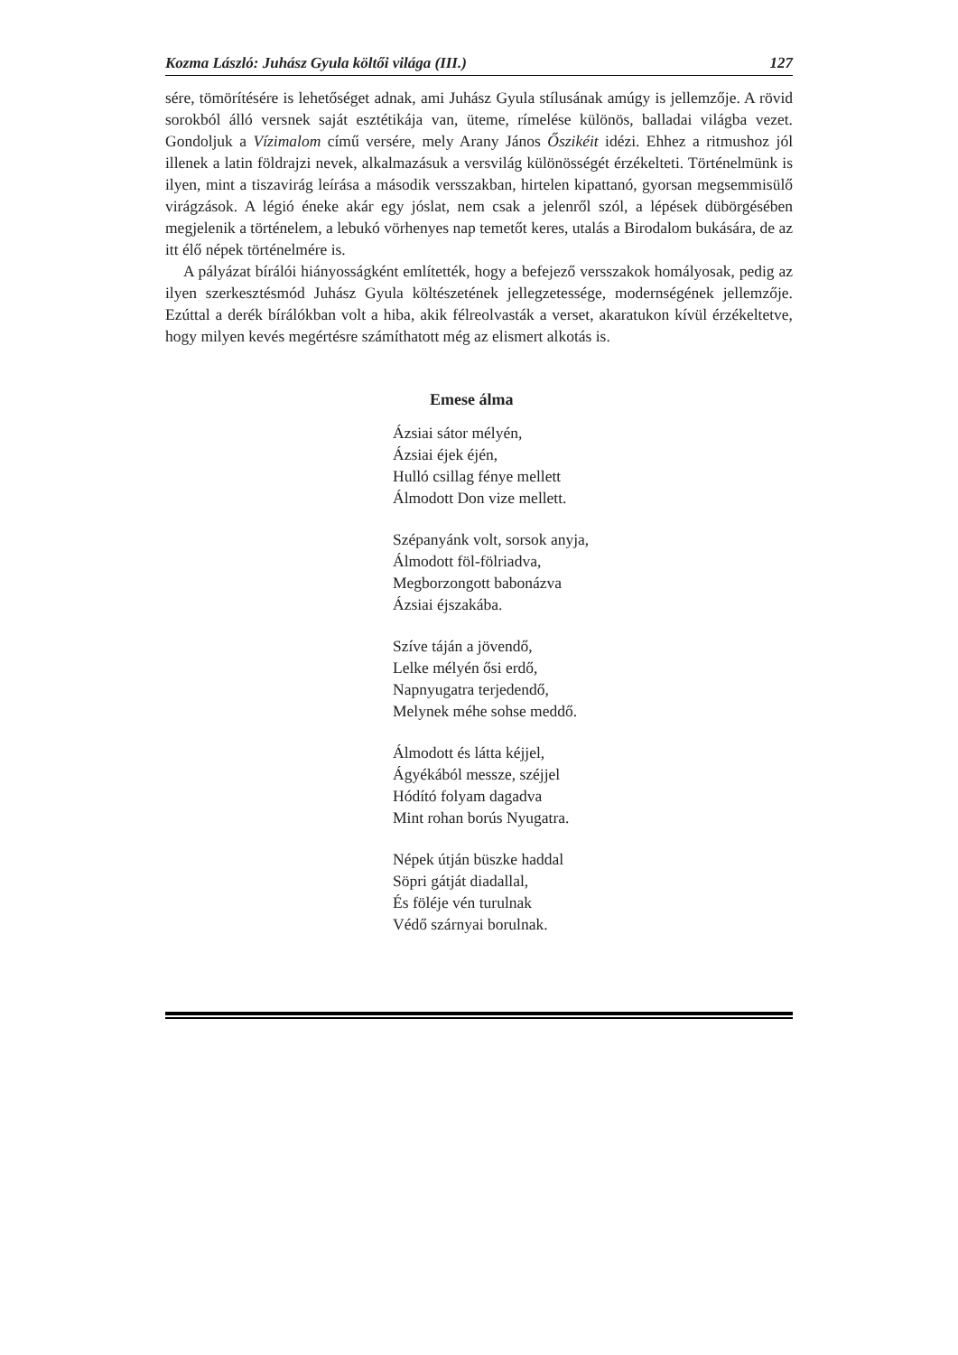Kozma László: Juhász Gyula költői világa (III.) 127
sére, tömörítésére is lehetőséget adnak, ami Juhász Gyula stílusának amúgy is jellemzője. A rövid sorokból álló versnek saját esztétikája van, üteme, rímelése különös, balladai világba vezet. Gondoljuk a Vízimalom című versére, mely Arany János Őszikéit idézi. Ehhez a ritmushoz jól illenek a latin földrajzi nevek, alkalmazásuk a versvilág különösségét érzékelteti. Történelmünk is ilyen, mint a tiszavirág leírása a második versszakban, hirtelen kipattanó, gyorsan megsemmisülő virágzások. A légió éneke akár egy jóslat, nem csak a jelenről szól, a lépések dübörgésében megjelenik a történelem, a lebukó vörhenyes nap temetőt keres, utalás a Birodalom bukására, de az itt élő népek történelmére is.
A pályázat bírálói hiányosságként említették, hogy a befejező versszakok homályosak, pedig az ilyen szerkesztésmód Juhász Gyula költészetének jellegzetessége, modernségének jellemzője. Ezúttal a derék bírálókban volt a hiba, akik félreolvasták a verset, akaratukon kívül érzékeltetve, hogy milyen kevés megértésre számíthatott még az elismert alkotás is.
Emese álma
Ázsiai sátor mélyén,
Ázsiai éjek éjén,
Hulló csillag fénye mellett
Álmodott Don vize mellett.
Szépanyánk volt, sorsok anyja,
Álmodott föl-fölriadva,
Megborzongott babonázva
Ázsiai éjszakába.
Szíve táján a jövendő,
Lelke mélyén ősi erdő,
Napnyugatra terjedendő,
Melynek méhe sohse meddő.
Álmodott és látta kéjjel,
Ágyékából messze, széjjel
Hódító folyam dagadva
Mint rohan borús Nyugatra.
Népek útján büszke haddal
Söpri gátját diadallal,
És föléje vén turulnak
Védő szárnyai borulnak.